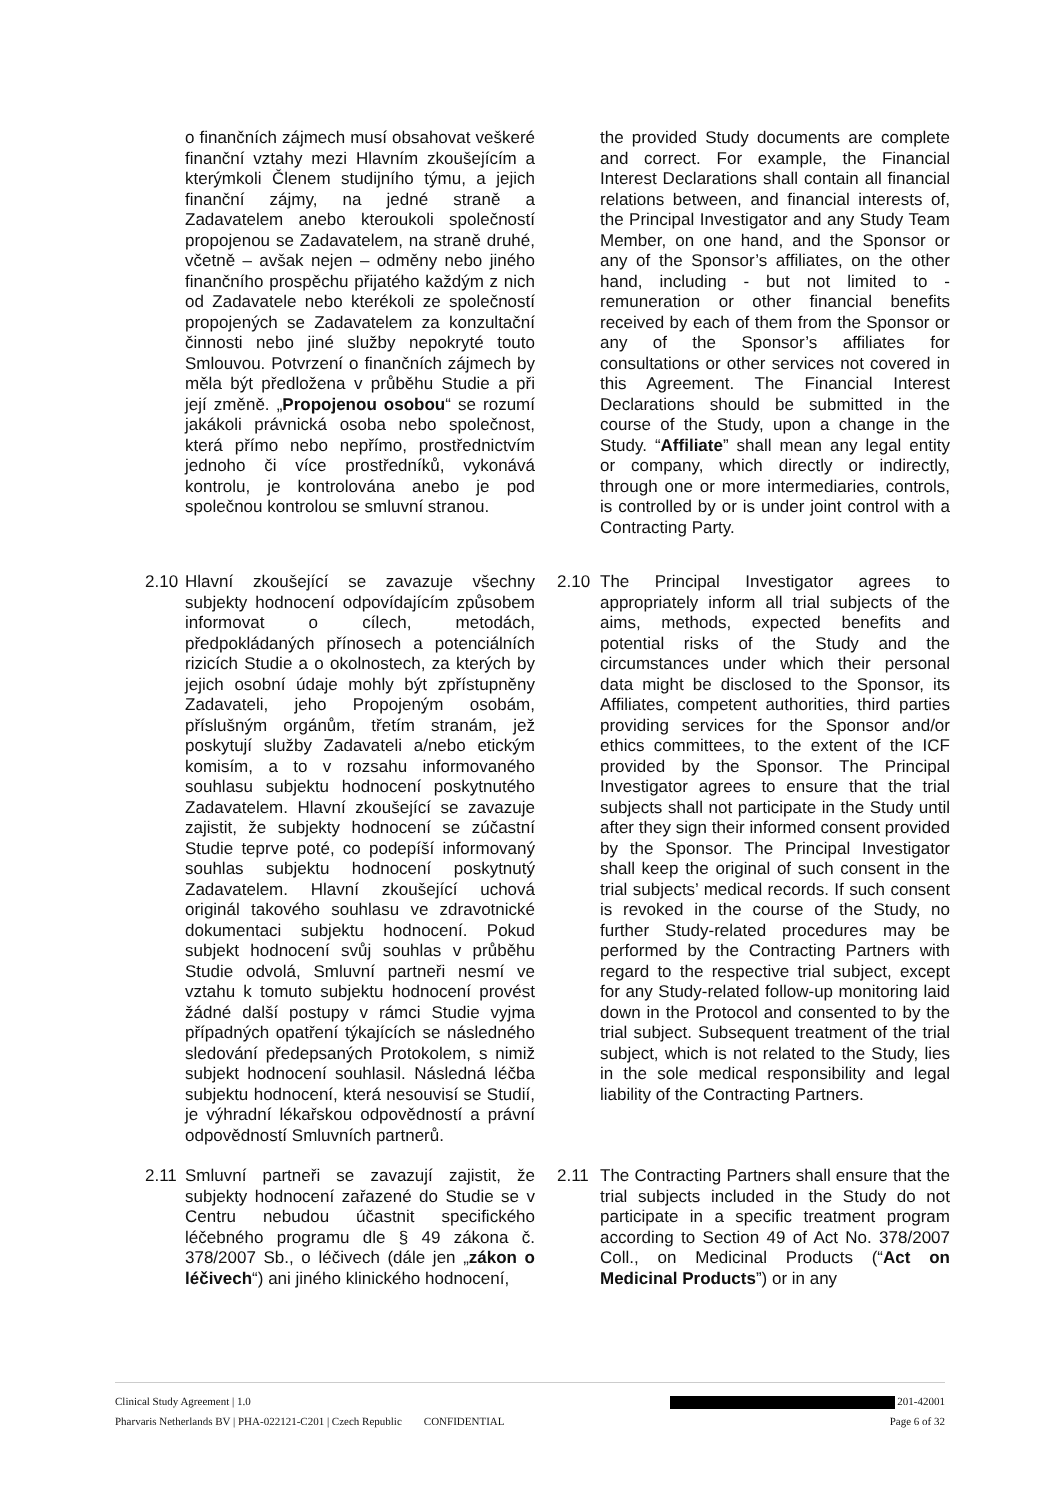o finančních zájmech musí obsahovat veškeré finanční vztahy mezi Hlavním zkoušejícím a kterýmkoli Členem studijního týmu, a jejich finanční zájmy, na jedné straně a Zadavatelem anebo kteroukoli společností propojenou se Zadavatelem, na straně druhé, včetně – avšak nejen – odměny nebo jiného finančního prospěchu přijatého každým z nich od Zadavatele nebo kterékoli ze společností propojených se Zadavatelem za konzultační činnosti nebo jiné služby nepokryté touto Smlouvou. Potvrzení o finančních zájmech by měla být předložena v průběhu Studie a při její změně. „Propojenou osobou“ se rozumí jakákoli právnická osoba nebo společnost, která přímo nebo nepřímo, prostřednictvím jednoho či více prostředníků, vykonává kontrolu, je kontrolována anebo je pod společnou kontrolou se smluvní stranou.
the provided Study documents are complete and correct. For example, the Financial Interest Declarations shall contain all financial relations between, and financial interests of, the Principal Investigator and any Study Team Member, on one hand, and the Sponsor or any of the Sponsor’s affiliates, on the other hand, including - but not limited to - remuneration or other financial benefits received by each of them from the Sponsor or any of the Sponsor’s affiliates for consultations or other services not covered in this Agreement. The Financial Interest Declarations should be submitted in the course of the Study, upon a change in the Study. “Affiliate” shall mean any legal entity or company, which directly or indirectly, through one or more intermediaries, controls, is controlled by or is under joint control with a Contracting Party.
2.10
Hlavní zkoušející se zavazuje všechny subjekty hodnocení odpovídajícím způsobem informovat o cílech, metodách, předpokládaných přínosech a potenciálních rizicích Studie a o okolnostech, za kterých by jejich osobní údaje mohly být zpřístupněny Zadavateli, jeho Propojeným osobám, příslušným orgánům, třetím stranám, jež poskytují služby Zadavateli a/nebo etickým komisím, a to v rozsahu informovaného souhlasu subjektu hodnocení poskytnutého Zadavatelem. Hlavní zkoušející se zavazuje zajistit, že subjekty hodnocení se zúčastní Studie teprve poté, co podepíší informovaný souhlas subjektu hodnocení poskytnutý Zadavatelem. Hlavní zkoušející uchová originál takového souhlasu ve zdravotnické dokumentaci subjektu hodnocení. Pokud subjekt hodnocení svůj souhlas v průběhu Studie odvolá, Smluvní partneři nesmí ve vztahu k tomuto subjektu hodnocení provést žádné další postupy v rámci Studie vyjma případných opatření týkajících se následného sledování předepsaných Protokolem, s nimiž subjekt hodnocení souhlasil. Následná léčba subjektu hodnocení, která nesouvisí se Studií, je výhradní lékařskou odpovědností a právní odpovědností Smluvních partnerů.
2.10 The Principal Investigator agrees to appropriately inform all trial subjects of the aims, methods, expected benefits and potential risks of the Study and the circumstances under which their personal data might be disclosed to the Sponsor, its Affiliates, competent authorities, third parties providing services for the Sponsor and/or ethics committees, to the extent of the ICF provided by the Sponsor. The Principal Investigator agrees to ensure that the trial subjects shall not participate in the Study until after they sign their informed consent provided by the Sponsor. The Principal Investigator shall keep the original of such consent in the trial subjects’ medical records. If such consent is revoked in the course of the Study, no further Study-related procedures may be performed by the Contracting Partners with regard to the respective trial subject, except for any Study-related follow-up monitoring laid down in the Protocol and consented to by the trial subject. Subsequent treatment of the trial subject, which is not related to the Study, lies in the sole medical responsibility and legal liability of the Contracting Partners.
2.11
Smluvní partneři se zavazují zajistit, že subjekty hodnocení zařazené do Studie se v Centru nebudou účastnit specifického léčebného programu dle § 49 zákona č. 378/2007 Sb., o léčivech (dále jen „zákon o léčivech“) ani jiného klinického hodnocení,
2.11 The Contracting Partners shall ensure that the trial subjects included in the Study do not participate in a specific treatment program according to Section 49 of Act No. 378/2007 Coll., on Medicinal Products (“Act on Medicinal Products”) or in any
Clinical Study Agreement | 1.0 201-42001
Pharvaris Netherlands BV | PHA-022121-C201 | Czech Republic CONFIDENTIAL Page 6 of 32